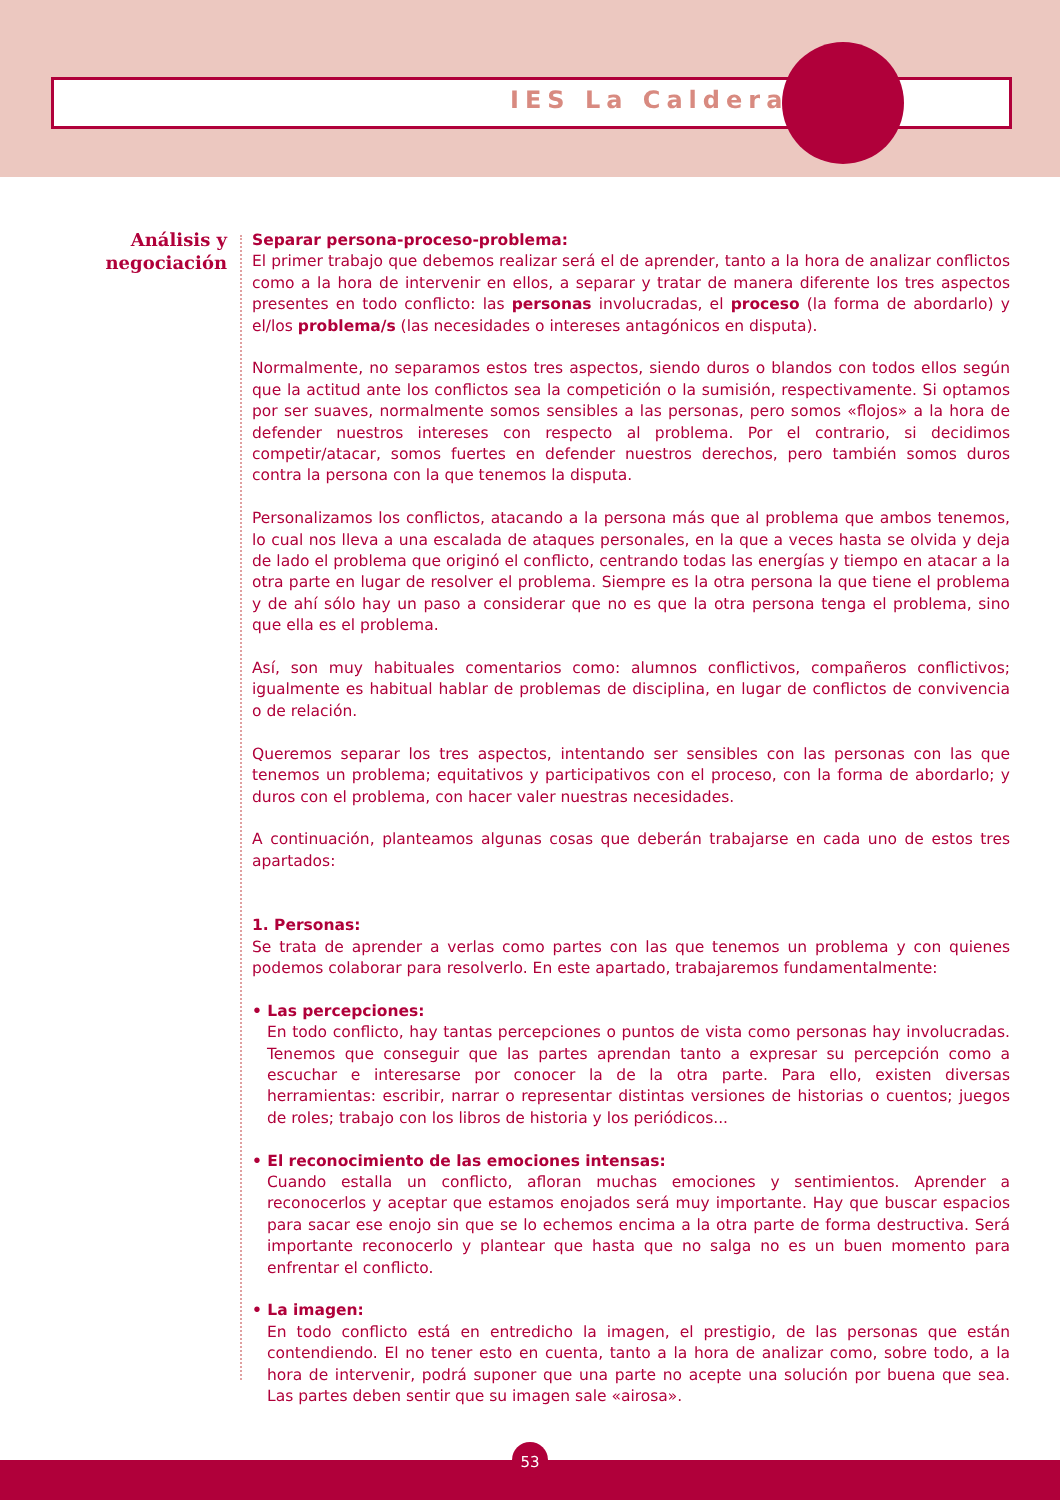IES La Caldera
Análisis y negociación
Separar persona-proceso-problema:
El primer trabajo que debemos realizar será el de aprender, tanto a la hora de analizar conflictos como a la hora de intervenir en ellos, a separar y tratar de manera diferente los tres aspectos presentes en todo conflicto: las personas involucradas, el proceso (la forma de abordarlo) y el/los problema/s (las necesidades o intereses antagónicos en disputa).
Normalmente, no separamos estos tres aspectos, siendo duros o blandos con todos ellos según que la actitud ante los conflictos sea la competición o la sumisión, respectivamente. Si optamos por ser suaves, normalmente somos sensibles a las personas, pero somos «flojos» a la hora de defender nuestros intereses con respecto al problema. Por el contrario, si decidimos competir/atacar, somos fuertes en defender nuestros derechos, pero también somos duros contra la persona con la que tenemos la disputa.
Personalizamos los conflictos, atacando a la persona más que al problema que ambos tenemos, lo cual nos lleva a una escalada de ataques personales, en la que a veces hasta se olvida y deja de lado el problema que originó el conflicto, centrando todas las energías y tiempo en atacar a la otra parte en lugar de resolver el problema. Siempre es la otra persona la que tiene el problema y de ahí sólo hay un paso a considerar que no es que la otra persona tenga el problema, sino que ella es el problema.
Así, son muy habituales comentarios como: alumnos conflictivos, compañeros conflictivos; igualmente es habitual hablar de problemas de disciplina, en lugar de conflictos de convivencia o de relación.
Queremos separar los tres aspectos, intentando ser sensibles con las personas con las que tenemos un problema; equitativos y participativos con el proceso, con la forma de abordarlo; y duros con el problema, con hacer valer nuestras necesidades.
A continuación, planteamos algunas cosas que deberán trabajarse en cada uno de estos tres apartados:
1. Personas:
Se trata de aprender a verlas como partes con las que tenemos un problema y con quienes podemos colaborar para resolverlo. En este apartado, trabajaremos fundamentalmente:
• Las percepciones:
En todo conflicto, hay tantas percepciones o puntos de vista como personas hay involucradas. Tenemos que conseguir que las partes aprendan tanto a expresar su percepción como a escuchar e interesarse por conocer la de la otra parte. Para ello, existen diversas herramientas: escribir, narrar o representar distintas versiones de historias o cuentos; juegos de roles; trabajo con los libros de historia y los periódicos...
• El reconocimiento de las emociones intensas:
Cuando estalla un conflicto, afloran muchas emociones y sentimientos. Aprender a reconocerlos y aceptar que estamos enojados será muy importante. Hay que buscar espacios para sacar ese enojo sin que se lo echemos encima a la otra parte de forma destructiva. Será importante reconocerlo y plantear que hasta que no salga no es un buen momento para enfrentar el conflicto.
• La imagen:
En todo conflicto está en entredicho la imagen, el prestigio, de las personas que están contendiendo. El no tener esto en cuenta, tanto a la hora de analizar como, sobre todo, a la hora de intervenir, podrá suponer que una parte no acepte una solución por buena que sea. Las partes deben sentir que su imagen sale «airosa».
53